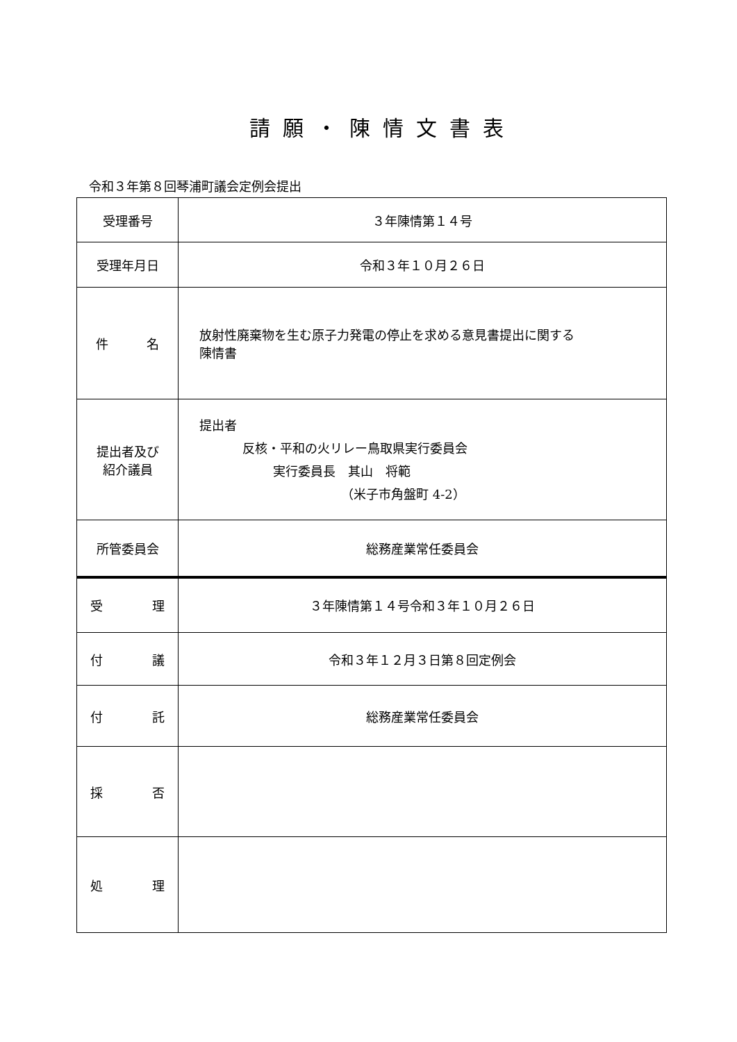請願・陳情文書表
令和３年第８回琴浦町議会定例会提出
| 受理番号 | ３年陳情第１４号 |
| 受理年月日 | 令和３年１０月２６日 |
| 件 名 | 放射性廃棄物を生む原子力発電の停止を求める意見書提出に関する 陳情書 |
| 提出者及び 紹介議員 | 提出者 反核・平和の火リレー鳥取県実行委員会 実行委員長 其山 将範 （米子市角盤町 4-2） |
| 所管委員会 | 総務産業常任委員会 |
| 受 理 | ３年陳情第１４号令和３年１０月２６日 |
| 付 議 | 令和３年１２月３日第８回定例会 |
| 付 託 | 総務産業常任委員会 |
| 採 否 | |
| 処 理 | |